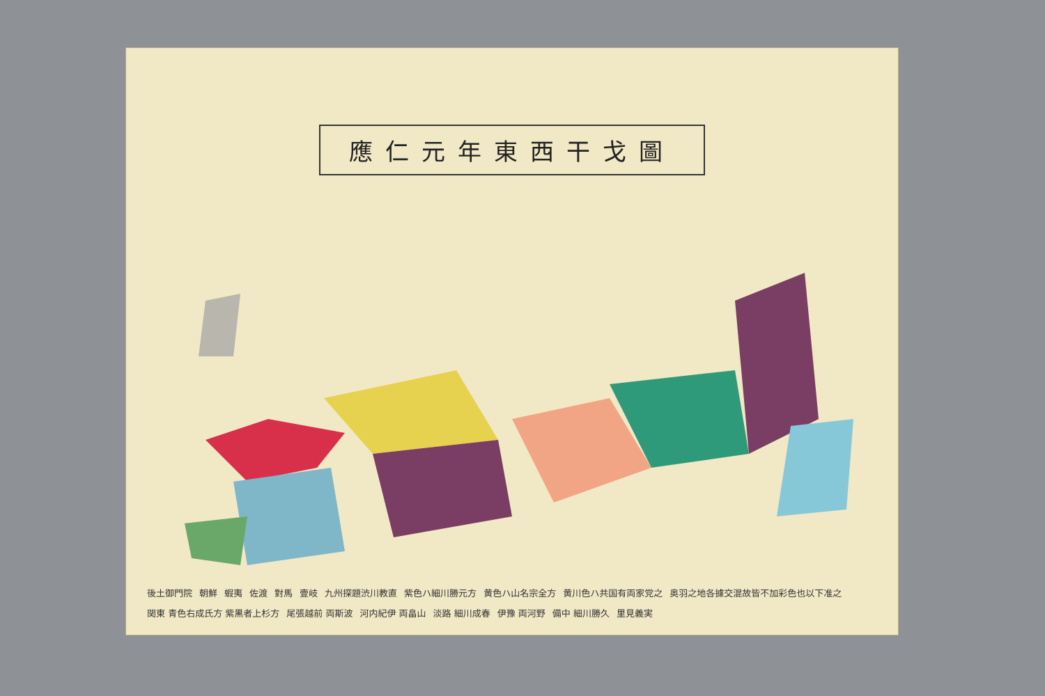應仁元年東西干戈圖
後土御門院 朝鮮 蝦夷 佐渡 對馬 壹岐 九州探題渋川教直 紫色ハ細川勝元方 黄色ハ山名宗全方 黄川色ハ共国有両家党之 奥羽之地各據交混故皆不加彩色也以下准之 関東 青色右成氏方 紫黒者上杉方 尾張越前 両斯波 河内紀伊 両畠山 淡路 細川成春 伊豫 両河野 備中 細川勝久 里見義実